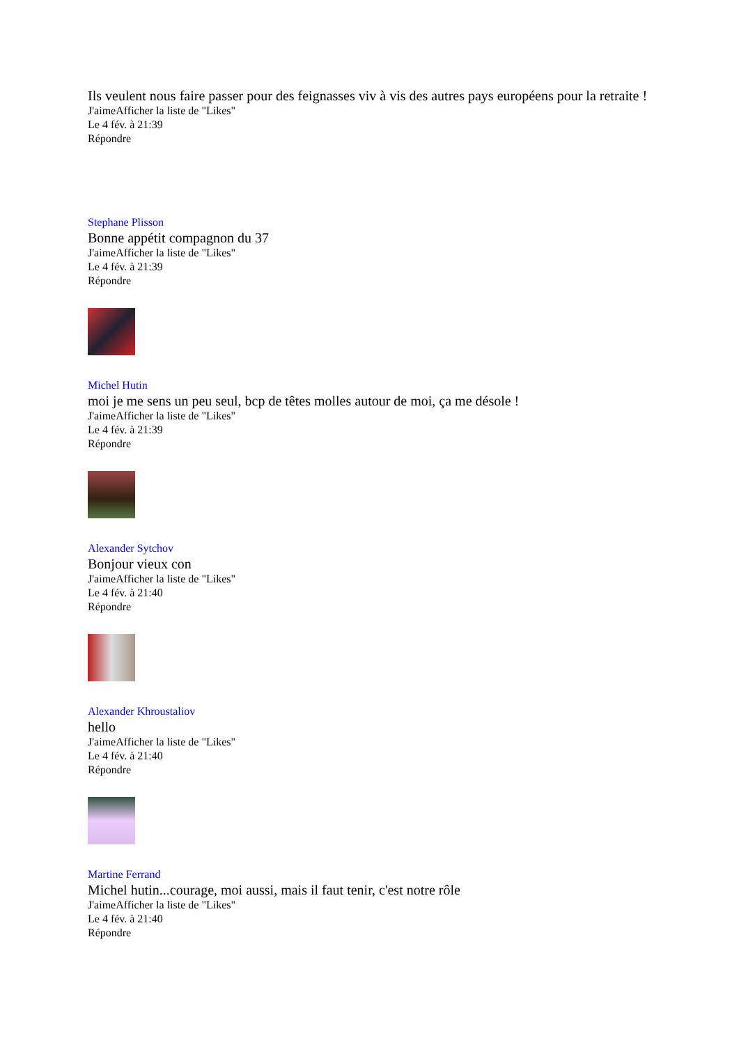Ils veulent nous faire passer pour des feignasses viv à vis des autres pays européens pour la retraite !
J'aimeAfficher la liste de "Likes"
Le 4 fév. à 21:39
Répondre
Stephane Plisson
Bonne appétit compagnon du 37
J'aimeAfficher la liste de "Likes"
Le 4 fév. à 21:39
Répondre
Michel Hutin
moi je me sens un peu seul, bcp de têtes molles autour de moi, ça me désole !
J'aimeAfficher la liste de "Likes"
Le 4 fév. à 21:39
Répondre
Alexander Sytchov
Bonjour vieux con
J'aimeAfficher la liste de "Likes"
Le 4 fév. à 21:40
Répondre
Alexander Khroustaliov
hello
J'aimeAfficher la liste de "Likes"
Le 4 fév. à 21:40
Répondre
Martine Ferrand
Michel hutin...courage, moi aussi, mais il faut tenir, c'est notre rôle
J'aimeAfficher la liste de "Likes"
Le 4 fév. à 21:40
Répondre